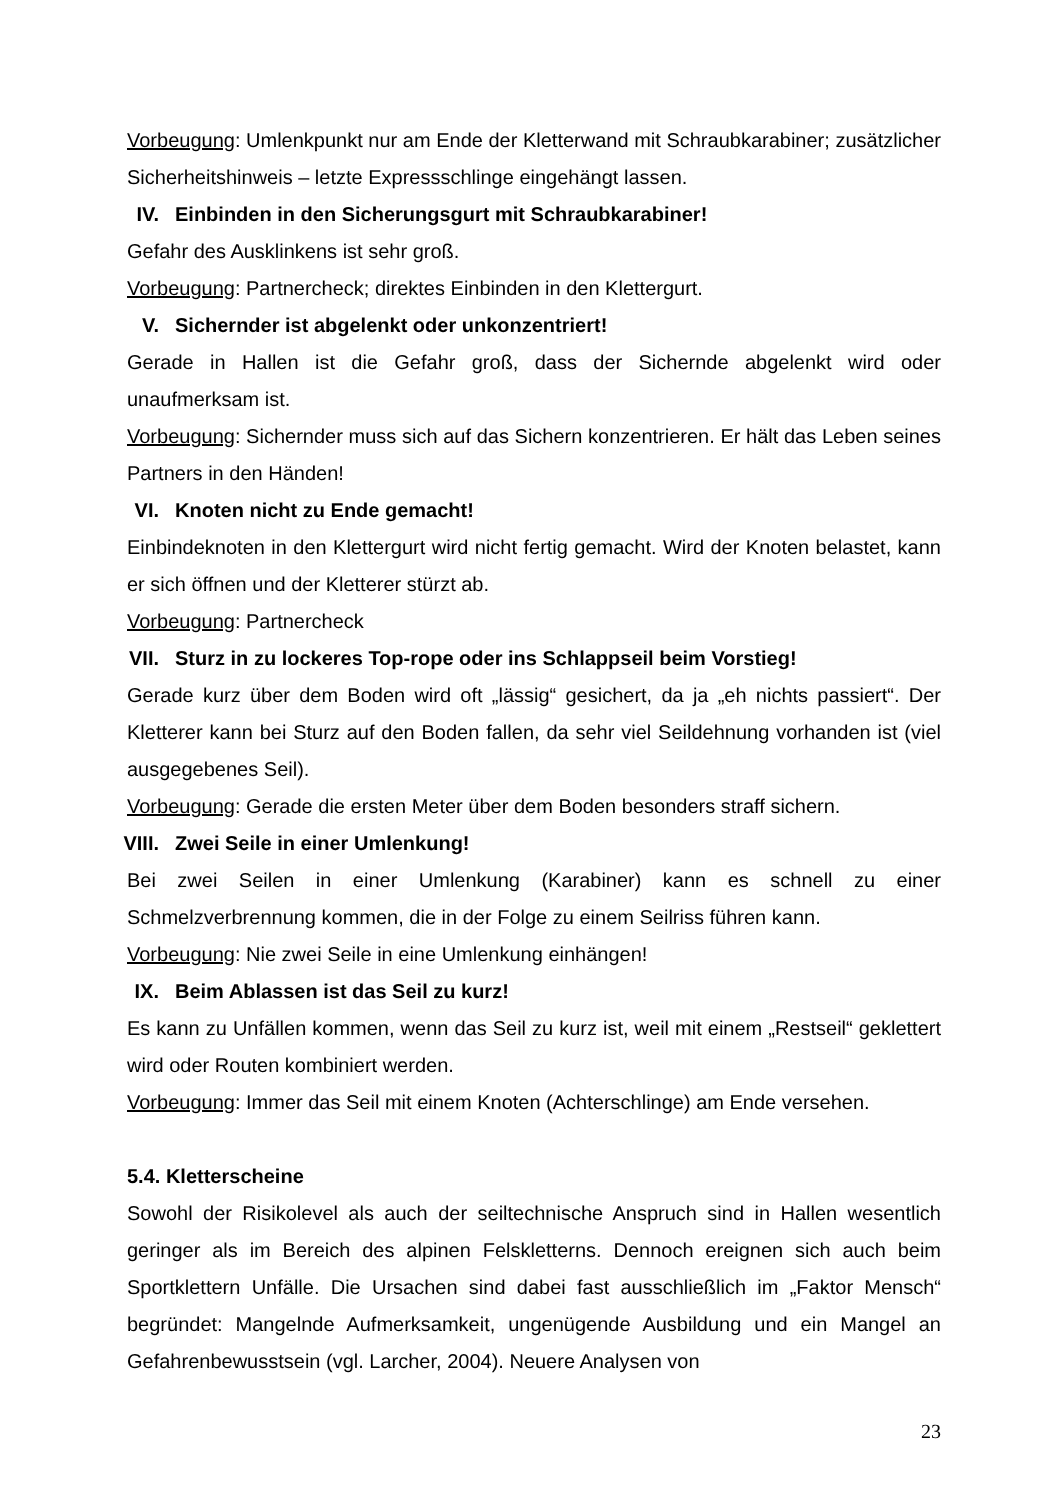Vorbeugung: Umlenkpunkt nur am Ende der Kletterwand mit Schraubkarabiner; zusätzlicher Sicherheitshinweis – letzte Expressschlinge eingehängt lassen.
IV. Einbinden in den Sicherungsgurt mit Schraubkarabiner!
Gefahr des Ausklinkens ist sehr groß.
Vorbeugung: Partnercheck; direktes Einbinden in den Klettergurt.
V. Sichernder ist abgelenkt oder unkonzentriert!
Gerade in Hallen ist die Gefahr groß, dass der Sichernde abgelenkt wird oder unaufmerksam ist.
Vorbeugung: Sichernder muss sich auf das Sichern konzentrieren. Er hält das Leben seines Partners in den Händen!
VI. Knoten nicht zu Ende gemacht!
Einbindeknoten in den Klettergurt wird nicht fertig gemacht. Wird der Knoten belastet, kann er sich öffnen und der Kletterer stürzt ab.
Vorbeugung: Partnercheck
VII. Sturz in zu lockeres Top-rope oder ins Schlappseil beim Vorstieg!
Gerade kurz über dem Boden wird oft „lässig“ gesichert, da ja „eh nichts passiert“. Der Kletterer kann bei Sturz auf den Boden fallen, da sehr viel Seildehnung vorhanden ist (viel ausgegebenes Seil).
Vorbeugung: Gerade die ersten Meter über dem Boden besonders straff sichern.
VIII. Zwei Seile in einer Umlenkung!
Bei zwei Seilen in einer Umlenkung (Karabiner) kann es schnell zu einer Schmelzverbrennung kommen, die in der Folge zu einem Seilriss führen kann.
Vorbeugung: Nie zwei Seile in eine Umlenkung einhängen!
IX. Beim Ablassen ist das Seil zu kurz!
Es kann zu Unfällen kommen, wenn das Seil zu kurz ist, weil mit einem „Restseil“ geklettert wird oder Routen kombiniert werden.
Vorbeugung: Immer das Seil mit einem Knoten (Achterschlinge) am Ende versehen.
5.4. Kletterscheine
Sowohl der Risikolevel als auch der seiltechnische Anspruch sind in Hallen wesentlich geringer als im Bereich des alpinen Felskletterns. Dennoch ereignen sich auch beim Sportklettern Unfälle. Die Ursachen sind dabei fast ausschließlich im „Faktor Mensch“ begründet: Mangelnde Aufmerksamkeit, ungenügende Ausbildung und ein Mangel an Gefahrenbewusstsein (vgl. Larcher, 2004). Neuere Analysen von
23